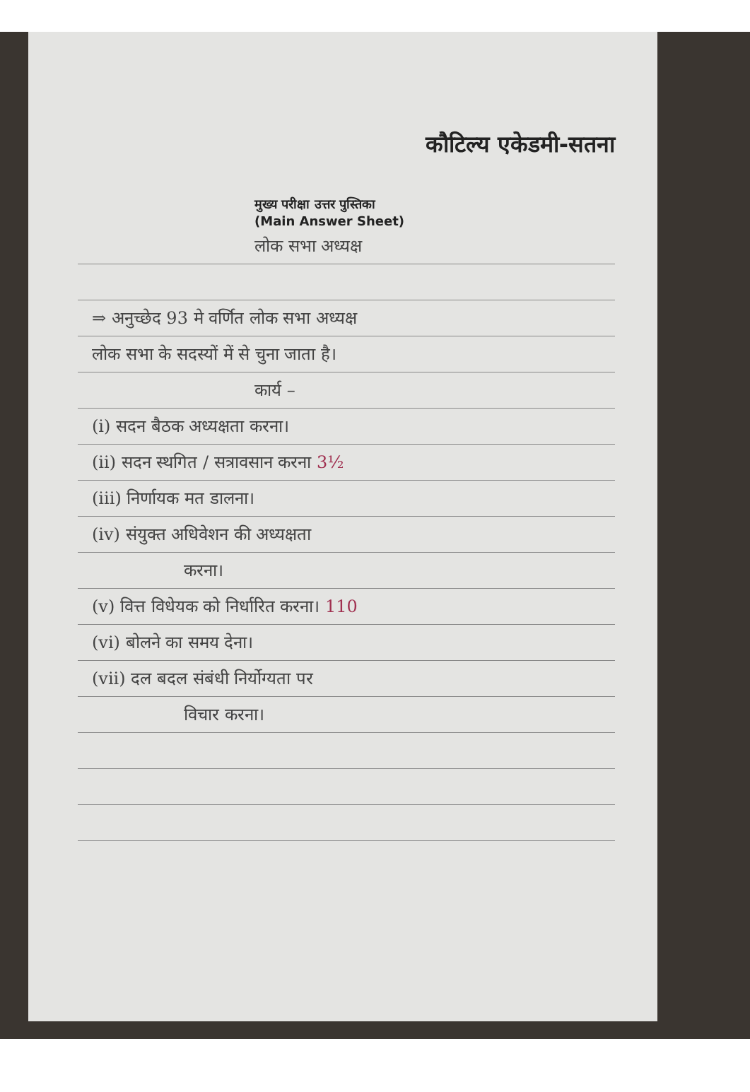कौटिल्य एकेडमी-सतना
मुख्य परीक्षा उत्तर पुस्तिका
(Main Answer Sheet)
लोक सभा अध्यक्ष
⇒ अनुच्छेद 93 मे वर्णित लोक सभा अध्यक्ष
लोक सभा के सदस्यों में से चुना जाता है।
कार्य –
(i) सदन बैठक अध्यक्षता करना।
(ii) सदन स्थगित / सत्रावसान करना 3½
(iii) निर्णायक मत डालना।
(iv) संयुक्त अधिवेशन की अध्यक्षता
करना।
(v) वित्त विधेयक को निर्धारित करना। 110
(vi) बोलने का समय देना।
(vii) दल बदल संबंधी निर्योग्यता पर
विचार करना।